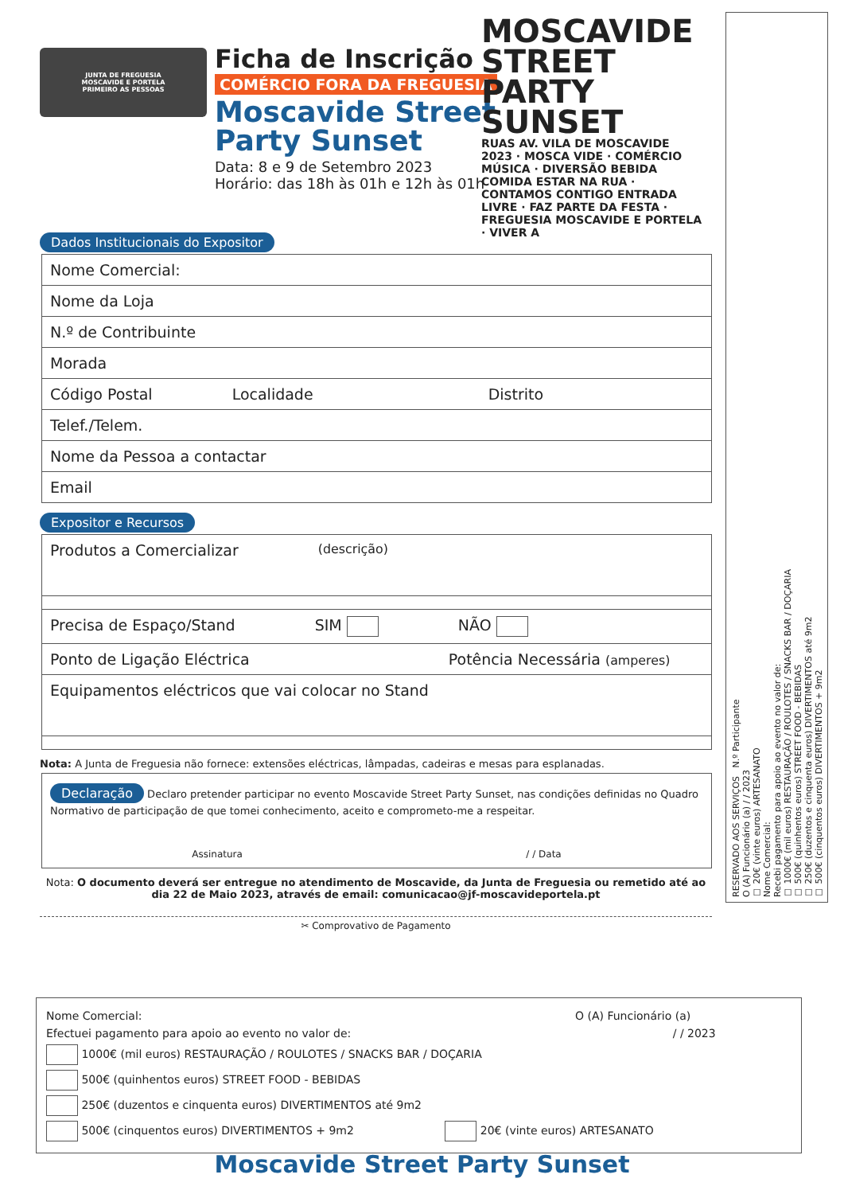JUNTA DE FREGUESIA
MOSCAVIDE E PORTELA
PRIMEIRO AS PESSOAS
Ficha de Inscrição
COMÉRCIO FORA DA FREGUESIA
Moscavide Street
Party Sunset
Data: 8 e 9 de Setembro 2023
Horário: das 18h às 01h e 12h às 01h
Dados Institucionais do Expositor
Nome Comercial:
Nome da Loja
N.º de Contribuinte
Morada
Código Postal Localidade Distrito
Telef./Telem.
Nome da Pessoa a contactar
Email
Expositor e Recursos
Produtos a Comercializar (descrição)
Precisa de Espaço/Stand SIM NÃO
Ponto de Ligação Eléctrica Potência Necessária (amperes)
Equipamentos eléctricos que vai colocar no Stand
Nota: A Junta de Freguesia não fornece: extensões eléctricas, lâmpadas, cadeiras e mesas para esplanadas.
Declaração Declaro pretender participar no evento Moscavide Street Party Sunset, nas condições definidas no Quadro Normativo de participação de que tomei conhecimento, aceito e comprometo-me a respeitar.
Assinatura / / Data
Nota: O documento deverá ser entregue no atendimento de Moscavide, da Junta de Freguesia ou remetido até ao dia 22 de Maio 2023, através de email: comunicacao@jf-moscavideportela.pt
✂ Comprovativo de Pagamento
MOSCAVIDE STREET PARTY SUNSET
RUAS AV. VILA DE MOSCAVIDE 2023 · MOSCA VIDE · COMÉRCIO MÚSICA · DIVERSÃO BEBIDA COMIDA ESTAR NA RUA · CONTAMOS CONTIGO ENTRADA LIVRE · FAZ PARTE DA FESTA · FREGUESIA MOSCAVIDE E PORTELA · VIVER A
RESERVADO AOS SERVIÇOS N.º Participante
O (A) Funcionário (a) / / 2023
☐ 20€ (vinte euros) ARTESANATO
Nome Comercial:
Recebi pagamento para apoio ao evento no valor de:
☐ 1000€ (mil euros) RESTAURAÇÃO / ROULOTES / SNACKS BAR / DOÇARIA
☐ 500€ (quinhentos euros) STREET FOOD - BEBIDAS
☐ 250€ (duzentos e cinquenta euros) DIVERTIMENTOS até 9m2
☐ 500€ (cinquentos euros) DIVERTIMENTOS + 9m2
Nome Comercial: O (A) Funcionário (a)
Efectuei pagamento para apoio ao evento no valor de: / / 2023
1000€ (mil euros) RESTAURAÇÃO / ROULOTES / SNACKS BAR / DOÇARIA
500€ (quinhentos euros) STREET FOOD - BEBIDAS
250€ (duzentos e cinquenta euros) DIVERTIMENTOS até 9m2
500€ (cinquentos euros) DIVERTIMENTOS + 9m2 20€ (vinte euros) ARTESANATO
Moscavide Street Party Sunset